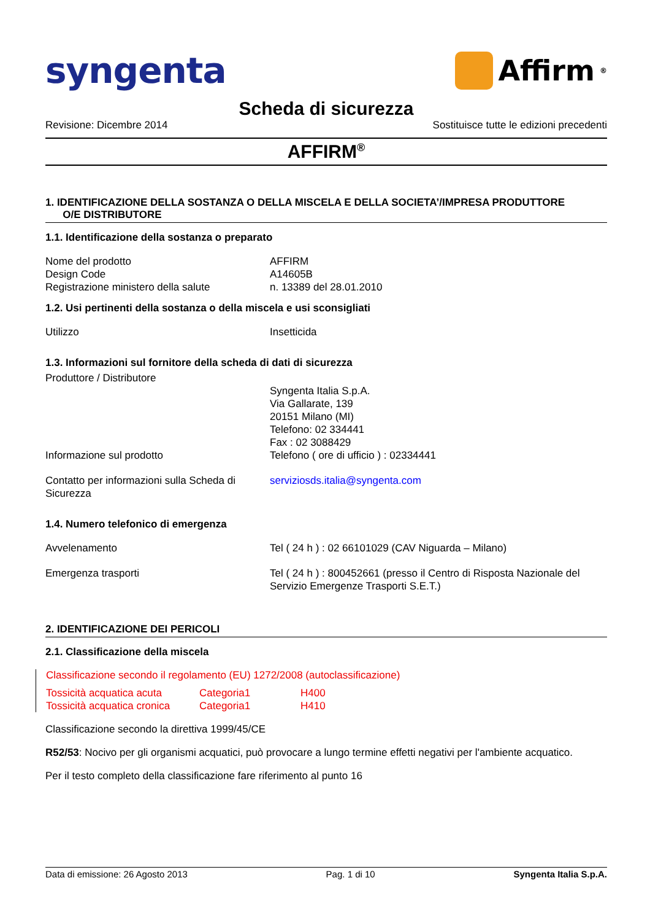syngenta
Affirm<sup>®</sup>
Scheda di sicurezza
Revisione: Dicembre 2014 Sostituisce tutte le edizioni precedenti
AFFIRM<sup>®</sup>
1. IDENTIFICAZIONE DELLA SOSTANZA O DELLA MISCELA E DELLA SOCIETA’/IMPRESA PRODUTTORE
O/E DISTRIBUTORE
1.1. Identificazione della sostanza o preparato
| Nome del prodotto | AFFIRM |
| Design Code | A14605B |
| Registrazione ministero della salute | n. 13389 del 28.01.2010 |
1.2. Usi pertinenti della sostanza o della miscela e usi sconsigliati
| Utilizzo | Insetticida |
1.3. Informazioni sul fornitore della scheda di dati di sicurezza
| Produttore / Distributore | |
| | Syngenta Italia S.p.A. Via Gallarate, 139 20151 Milano (MI) Telefono: 02 334441 Fax : 02 3088429 |
| Informazione sul prodotto | Telefono ( ore di ufficio ) : 02334441 |
| Contatto per informazioni sulla Scheda di Sicurezza | serviziosds.italia@syngenta.com |
1.4. Numero telefonico di emergenza
| Avvelenamento | Tel ( 24 h ) : 02 66101029 (CAV Niguarda – Milano) |
| Emergenza trasporti | Tel ( 24 h ) : 800452661 (presso il Centro di Risposta Nazionale del Servizio Emergenze Trasporti S.E.T.) |
2. IDENTIFICAZIONE DEI PERICOLI
2.1. Classificazione della miscela
Classificazione secondo il regolamento (EU) 1272/2008 (autoclassificazione)
| Tossicità acquatica acuta | Categoria1 | H400 |
| Tossicità acquatica cronica | Categoria1 | H410 |
Classificazione secondo la direttiva 1999/45/CE
R52/53: Nocivo per gli organismi acquatici, può provocare a lungo termine effetti negativi per l'ambiente acquatico.
Per il testo completo della classificazione fare riferimento al punto 16
Data di emissione: 26 Agosto 2013 Pag. 1 di 10 Syngenta Italia S.p.A.